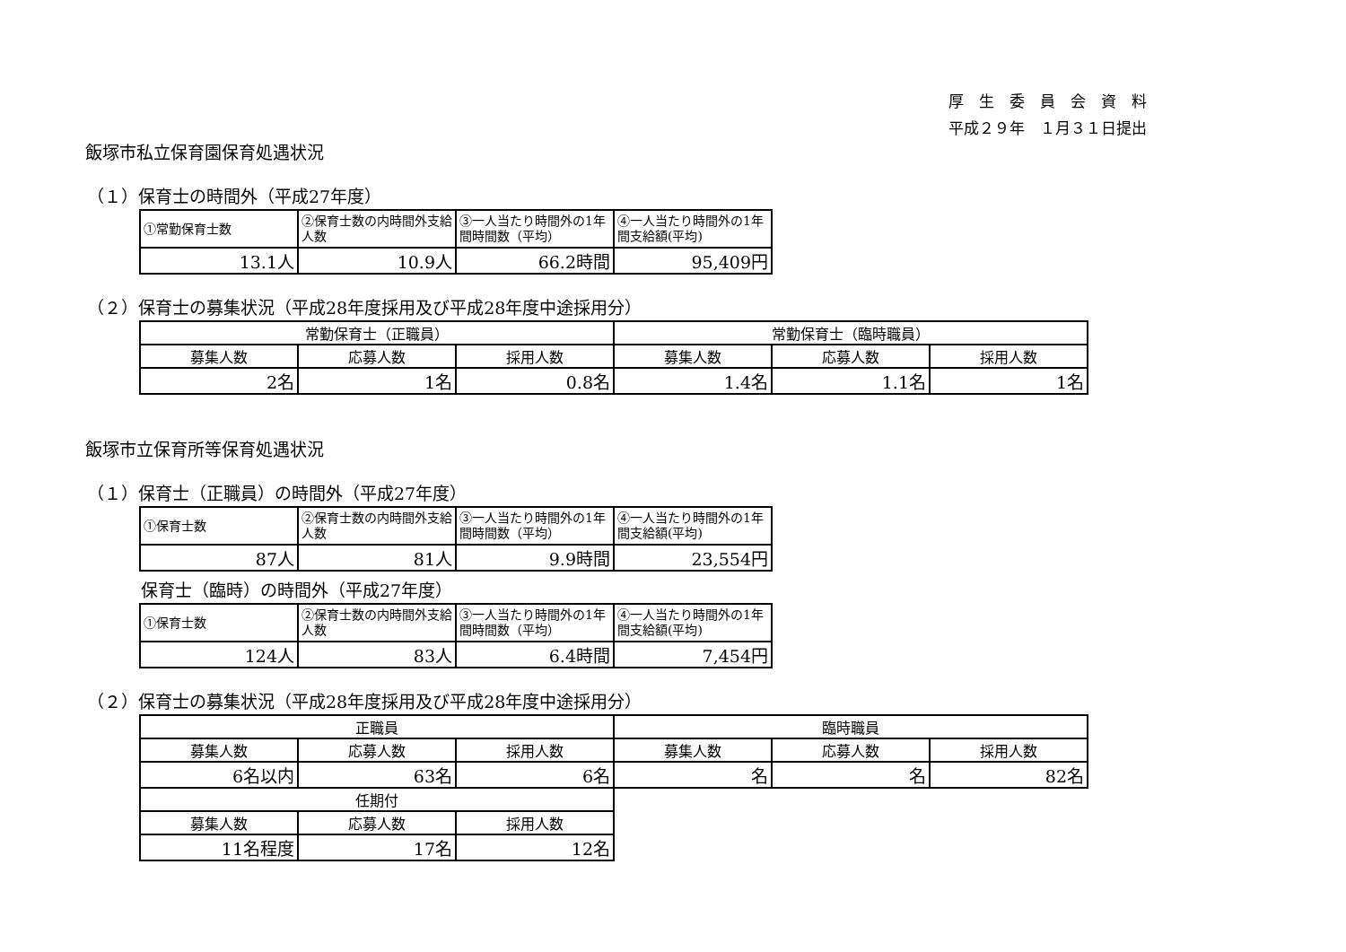厚　生　委　員　会　資　料
平成２９年　１月３１日提出
飯塚市私立保育園保育処遇状況
（１）保育士の時間外（平成27年度）
| ①常勤保育士数 | ②保育士数の内時間外支給人数 | ③一人当たり時間外の1年間時間数（平均） | ④一人当たり時間外の1年間支給額(平均) |
| 13.1人 | 10.9人 | 66.2時間 | 95,409円 |
（２）保育士の募集状況（平成28年度採用及び平成28年度中途採用分）
| 常勤保育士（正職員） | | | 常勤保育士（臨時職員） | | |
| 募集人数 | 応募人数 | 採用人数 | 募集人数 | 応募人数 | 採用人数 |
| 2名 | 1名 | 0.8名 | 1.4名 | 1.1名 | 1名 |
飯塚市立保育所等保育処遇状況
（１）保育士（正職員）の時間外（平成27年度）
| ①保育士数 | ②保育士数の内時間外支給人数 | ③一人当たり時間外の1年間時間数（平均） | ④一人当たり時間外の1年間支給額(平均) |
| 87人 | 81人 | 9.9時間 | 23,554円 |
保育士（臨時）の時間外（平成27年度）
| ①保育士数 | ②保育士数の内時間外支給人数 | ③一人当たり時間外の1年間時間数（平均） | ④一人当たり時間外の1年間支給額(平均) |
| 124人 | 83人 | 6.4時間 | 7,454円 |
（２）保育士の募集状況（平成28年度採用及び平成28年度中途採用分）
| 正職員 | | | 臨時職員 | | |
| 募集人数 | 応募人数 | 採用人数 | 募集人数 | 応募人数 | 採用人数 |
| 6名以内 | 63名 | 6名 | 名 | 名 | 82名 |
| 任期付 | | | | | |
| 募集人数 | 応募人数 | 採用人数 | | | |
| 11名程度 | 17名 | 12名 | | | |